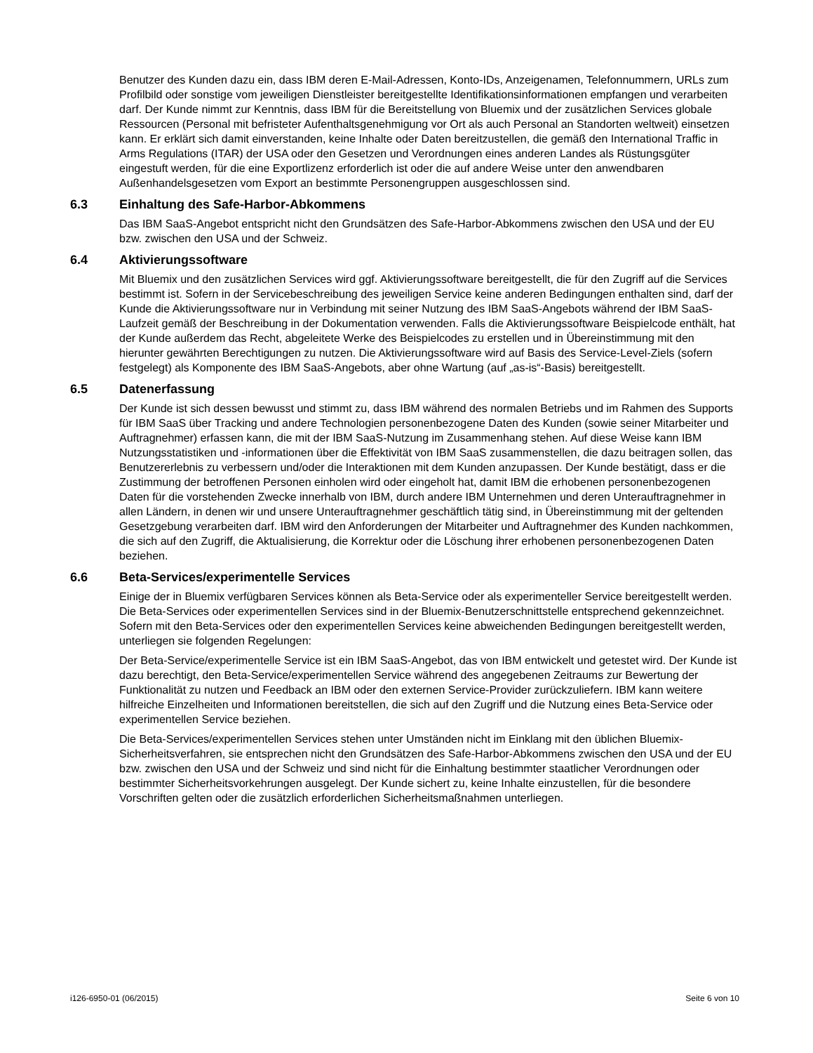Benutzer des Kunden dazu ein, dass IBM deren E-Mail-Adressen, Konto-IDs, Anzeigenamen, Telefonnummern, URLs zum Profilbild oder sonstige vom jeweiligen Dienstleister bereitgestellte Identifikationsinformationen empfangen und verarbeiten darf. Der Kunde nimmt zur Kenntnis, dass IBM für die Bereitstellung von Bluemix und der zusätzlichen Services globale Ressourcen (Personal mit befristeter Aufenthaltsgenehmigung vor Ort als auch Personal an Standorten weltweit) einsetzen kann. Er erklärt sich damit einverstanden, keine Inhalte oder Daten bereitzustellen, die gemäß den International Traffic in Arms Regulations (ITAR) der USA oder den Gesetzen und Verordnungen eines anderen Landes als Rüstungsgüter eingestuft werden, für die eine Exportlizenz erforderlich ist oder die auf andere Weise unter den anwendbaren Außenhandelsgesetzen vom Export an bestimmte Personengruppen ausgeschlossen sind.
6.3 Einhaltung des Safe-Harbor-Abkommens
Das IBM SaaS-Angebot entspricht nicht den Grundsätzen des Safe-Harbor-Abkommens zwischen den USA und der EU bzw. zwischen den USA und der Schweiz.
6.4 Aktivierungssoftware
Mit Bluemix und den zusätzlichen Services wird ggf. Aktivierungssoftware bereitgestellt, die für den Zugriff auf die Services bestimmt ist. Sofern in der Servicebeschreibung des jeweiligen Service keine anderen Bedingungen enthalten sind, darf der Kunde die Aktivierungssoftware nur in Verbindung mit seiner Nutzung des IBM SaaS-Angebots während der IBM SaaS-Laufzeit gemäß der Beschreibung in der Dokumentation verwenden. Falls die Aktivierungssoftware Beispielcode enthält, hat der Kunde außerdem das Recht, abgeleitete Werke des Beispielcodes zu erstellen und in Übereinstimmung mit den hierunter gewährten Berechtigungen zu nutzen. Die Aktivierungssoftware wird auf Basis des Service-Level-Ziels (sofern festgelegt) als Komponente des IBM SaaS-Angebots, aber ohne Wartung (auf „as-is“-Basis) bereitgestellt.
6.5 Datenerfassung
Der Kunde ist sich dessen bewusst und stimmt zu, dass IBM während des normalen Betriebs und im Rahmen des Supports für IBM SaaS über Tracking und andere Technologien personenbezogene Daten des Kunden (sowie seiner Mitarbeiter und Auftragnehmer) erfassen kann, die mit der IBM SaaS-Nutzung im Zusammenhang stehen. Auf diese Weise kann IBM Nutzungsstatistiken und -informationen über die Effektivität von IBM SaaS zusammenstellen, die dazu beitragen sollen, das Benutzererlebnis zu verbessern und/oder die Interaktionen mit dem Kunden anzupassen. Der Kunde bestätigt, dass er die Zustimmung der betroffenen Personen einholen wird oder eingeholt hat, damit IBM die erhobenen personenbezogenen Daten für die vorstehenden Zwecke innerhalb von IBM, durch andere IBM Unternehmen und deren Unterauftragnehmer in allen Ländern, in denen wir und unsere Unterauftragnehmer geschäftlich tätig sind, in Übereinstimmung mit der geltenden Gesetzgebung verarbeiten darf. IBM wird den Anforderungen der Mitarbeiter und Auftragnehmer des Kunden nachkommen, die sich auf den Zugriff, die Aktualisierung, die Korrektur oder die Löschung ihrer erhobenen personenbezogenen Daten beziehen.
6.6 Beta-Services/experimentelle Services
Einige der in Bluemix verfügbaren Services können als Beta-Service oder als experimenteller Service bereitgestellt werden. Die Beta-Services oder experimentellen Services sind in der Bluemix-Benutzerschnittstelle entsprechend gekennzeichnet. Sofern mit den Beta-Services oder den experimentellen Services keine abweichenden Bedingungen bereitgestellt werden, unterliegen sie folgenden Regelungen:
Der Beta-Service/experimentelle Service ist ein IBM SaaS-Angebot, das von IBM entwickelt und getestet wird. Der Kunde ist dazu berechtigt, den Beta-Service/experimentellen Service während des angegebenen Zeitraums zur Bewertung der Funktionalität zu nutzen und Feedback an IBM oder den externen Service-Provider zurückzuliefern. IBM kann weitere hilfreiche Einzelheiten und Informationen bereitstellen, die sich auf den Zugriff und die Nutzung eines Beta-Service oder experimentellen Service beziehen.
Die Beta-Services/experimentellen Services stehen unter Umständen nicht im Einklang mit den üblichen Bluemix-Sicherheitsverfahren, sie entsprechen nicht den Grundsätzen des Safe-Harbor-Abkommens zwischen den USA und der EU bzw. zwischen den USA und der Schweiz und sind nicht für die Einhaltung bestimmter staatlicher Verordnungen oder bestimmter Sicherheitsvorkehrungen ausgelegt. Der Kunde sichert zu, keine Inhalte einzustellen, für die besondere Vorschriften gelten oder die zusätzlich erforderlichen Sicherheitsmaßnahmen unterliegen.
i126-6950-01 (06/2015) Seite 6 von 10